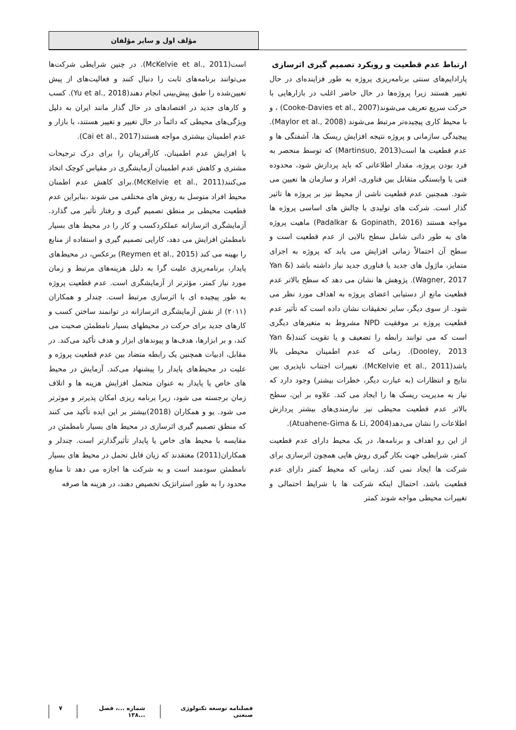مؤلف اول و سایر مؤلفان
ارتباط عدم قطعیت و رویکرد تصمیم گیری اثرسازی
پارادایم‌های سنتی برنامه‌ریزی پروژه به طور فزاینده‌ای در حال تغییر هستند زیرا پروژه‌ها در حال حاضر اغلب در بازارهایی با حرکت سریع تعریف می‌شوند(Cooke-Davies et al., 2007) ، و با محیط کاری پیچیده‌تر مرتبط می‌شوند (Maylor et al., 2008). پیچیدگی سازمانی و پروژه نتیجه افزایش ریسک ها، آشفتگی ها و عدم قطعیت ها است(Martinsuo, 2013) که توسط منحصر به فرد بودن پروژه، مقدار اطلاعاتی که باید پردازش شود، محدوده فنی یا وابستگی متقابل بین فناوری، افراد و سازمان ها تعیین می شود. همچنین عدم قطعیت ناشی از محیط نیز بر پروژه ها تاثیر گذار است. شرکت های تولیدی با چالش های اساسی پروژه ها مواجه هستند (Padalkar & Gopinath, 2016) ماهیت پروژه های به طور ذاتی شامل سطح بالایی از عدم قطعیت است و سطح آن احتمالاً زمانی افزایش می یابد که پروژه به اجزای متمایز، ماژول های جدید یا فناوری جدید نیاز داشته باشد (Yan & Wagner, 2017). پژوهش ها نشان می دهد که سطح بالاتر عدم قطعیت مانع از دستیابی اعضای پروژه به اهداف مورد نظر می شود. از سوی دیگر، سایر تحقیقات نشان داده است که تأثیر عدم قطعیت پروژه بر موفقیت NPD مشروط به متغیرهای دیگری است که می توانند رابطه را تضعیف و یا تقویت کنند(Yan & Dooley, 2013). زمانی که عدم اطمینان محیطی بالا باشد(McKelvie et al., 2011). تغییرات اجتناب ناپذیری بین نتایج و انتظارات (به عبارت دیگر، خطرات بیشتر) وجود دارد که نیاز به مدیریت ریسک ها را ایجاد می کند. علاوه بر این، سطح بالاتر عدم قطعیت محیطی نیز نیازمندی‌های بیشتر پردازش اطلاعات را نشان می‌دهد(Atuahene-Gima & Li, 2004).
از این رو اهداف و برنامه‌ها، در یک محیط دارای عدم قطعیت کمتر، شرایطی جهت بکار گیری روش هایی همچون اثرسازی برای شرکت ها ایجاد نمی کند. زمانی که محیط کمتر دارای عدم قطعیت باشد، احتمال اینکه شرکت ها با شرایط احتمالی و تغییرات محیطی مواجه شوند کمتر
است(McKelvie et al., 2011). در چنین شرایطی شرکت‌ها می‌توانند برنامه‌های ثابت را دنبال کنند و فعالیت‌های از پیش تعیین‌شده را طبق پیش‌بینی انجام دهند(Yu et al., 2018). کسب و کارهای جدید در اقتصادهای در حال گذار مانند ایران به دلیل ویژگی‌های محیطی که دائماً در حال تغییر و تغییر هستند، با بازار و عدم اطمینان بیشتری مواجه هستند(Cai et al., 2017).
با افزایش عدم اطمینان، کارآفرینان را برای درک ترجیحات مشتری و کاهش عدم اطمینان آزمایشگری در مقیاس کوچک اتخاذ می‌کنند(McKelvie et al., 2011).برای کاهش عدم اطمنان محیط افراد متوسل به روش های مختلفی می شوند ،بنابراین عدم قطعیت محیطی بر منطق تصمیم گیری و رفتار تأثیر می گذارد. آزمایشگری اثرسازانه عملکردکسب و کار را در محیط های بسیار نامطمئن افزایش می دهد، کارایی تصمیم گیری و استفاده از منابع را بهینه می کند (Reymen et al., 2015) برعکس، در محیط‌های پایدار، برنامه‌ریزی علیت گرا به دلیل هزینه‌های مرتبط و زمان مورد نیاز کمتر، مؤثرتر از آزمایشگری است. عدم قطعیت پروژه به طور پیچیده ای با اثرسازی مرتبط است. چندلر و همکاران (۲۰۱۱) از نقش آزمایشگری اثرسازانه در توانمند ساختن کسب و کارهای جدید برای حرکت در محیطهای بسیار نامطمئن صحبت می کند، و بر ابزارها، هدف‌ها و پیوندهای ابزار و هدف تأکید می‌کند. در مقابل، ادبیات همچنین یک رابطه متضاد بین عدم قطعیت پروژه و علیت در محیط‌های پایدار را پیشنهاد می‌کند. آزمایش در محیط های خاص یا پایدار به عنوان متحمل افزایش هزینه ها و اتلاف زمان برجسته می شود، زیرا برنامه ریزی امکان پذیرتر و موثرتر می شود. یو و همکاران (2018)بیشتر بر این ایده تأکید می کنند که منطق تصمیم گیری اثرسازی در محیط های بسیار نامطمئن در مقایسه با محیط های خاص یا پایدار تأثیرگذارتر است. چندلر و همکاران(2011) معتقدند که زیان قابل تحمل در محیط های بسیار نامطمئن سودمند است و به شرکت ها اجازه می دهد تا منابع محدود را به طور استراتژیک تخصیص دهند، در هزینه ها صرفه
فصلنامه توسعه تکنولوژی صنعتی شماره ...، فصل ...۱۳۸ ۷